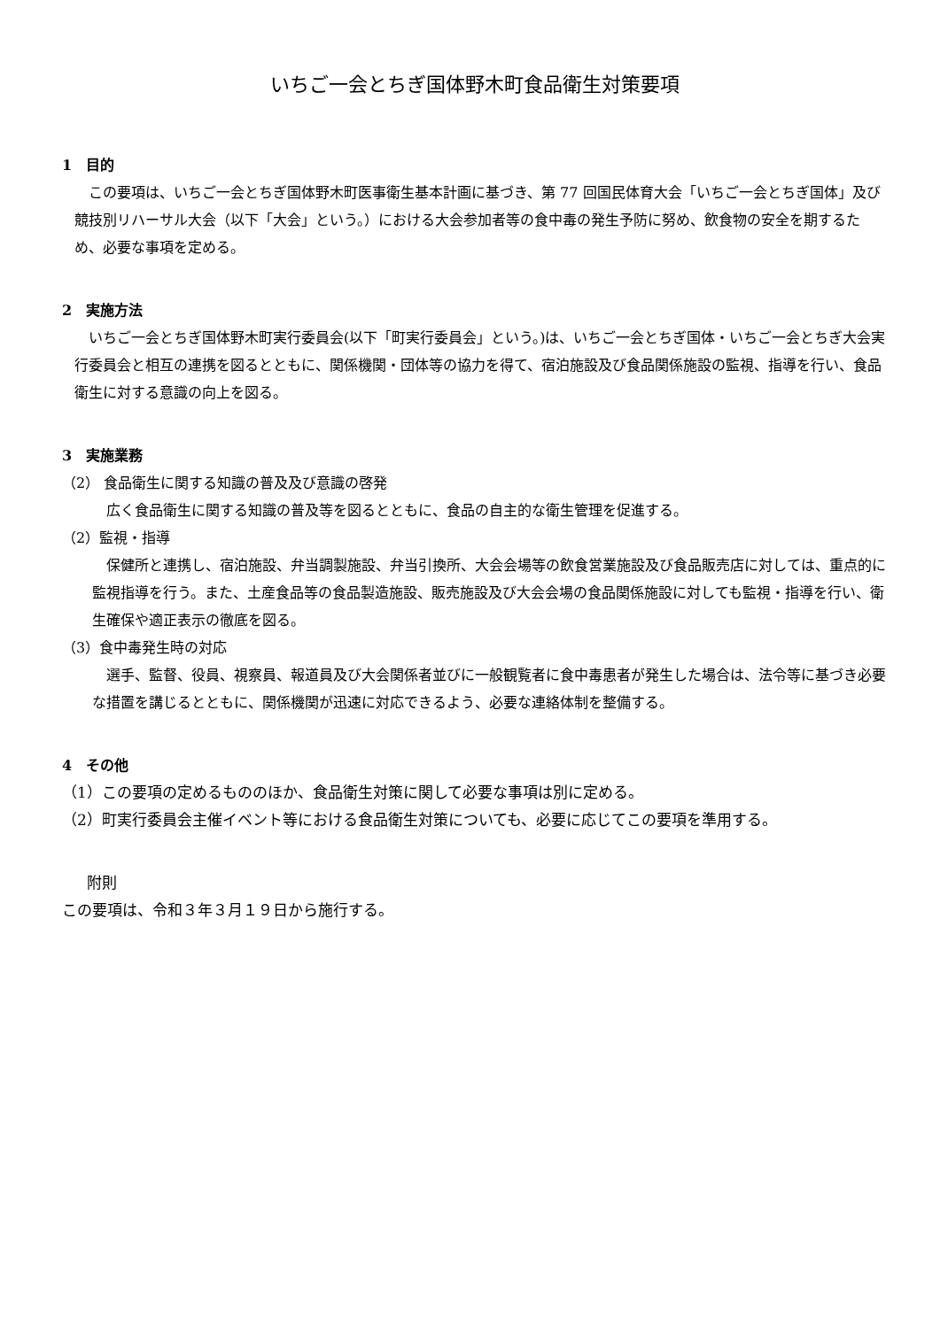いちご一会とちぎ国体野木町食品衛生対策要項
1　目的
この要項は、いちご一会とちぎ国体野木町医事衛生基本計画に基づき、第 77 回国民体育大会「いちご一会とちぎ国体」及び競技別リハーサル大会（以下「大会」という。）における大会参加者等の食中毒の発生予防に努め、飲食物の安全を期するため、必要な事項を定める。
2　実施方法
いちご一会とちぎ国体野木町実行委員会(以下「町実行委員会」という。)は、いちご一会とちぎ国体・いちご一会とちぎ大会実行委員会と相互の連携を図るとともに、関係機関・団体等の協力を得て、宿泊施設及び食品関係施設の監視、指導を行い、食品衛生に対する意識の向上を図る。
3　実施業務
（2） 食品衛生に関する知識の普及及び意識の啓発
広く食品衛生に関する知識の普及等を図るとともに、食品の自主的な衛生管理を促進する。
（2）監視・指導
保健所と連携し、宿泊施設、弁当調製施設、弁当引換所、大会会場等の飲食営業施設及び食品販売店に対しては、重点的に監視指導を行う。また、土産食品等の食品製造施設、販売施設及び大会会場の食品関係施設に対しても監視・指導を行い、衛生確保や適正表示の徹底を図る。
（3）食中毒発生時の対応
選手、監督、役員、視察員、報道員及び大会関係者並びに一般観覧者に食中毒患者が発生した場合は、法令等に基づき必要な措置を講じるとともに、関係機関が迅速に対応できるよう、必要な連絡体制を整備する。
4　その他
（1）この要項の定めるもののほか、食品衛生対策に関して必要な事項は別に定める。
（2）町実行委員会主催イベント等における食品衛生対策についても、必要に応じてこの要項を準用する。
附則
この要項は、令和３年３月１９日から施行する。